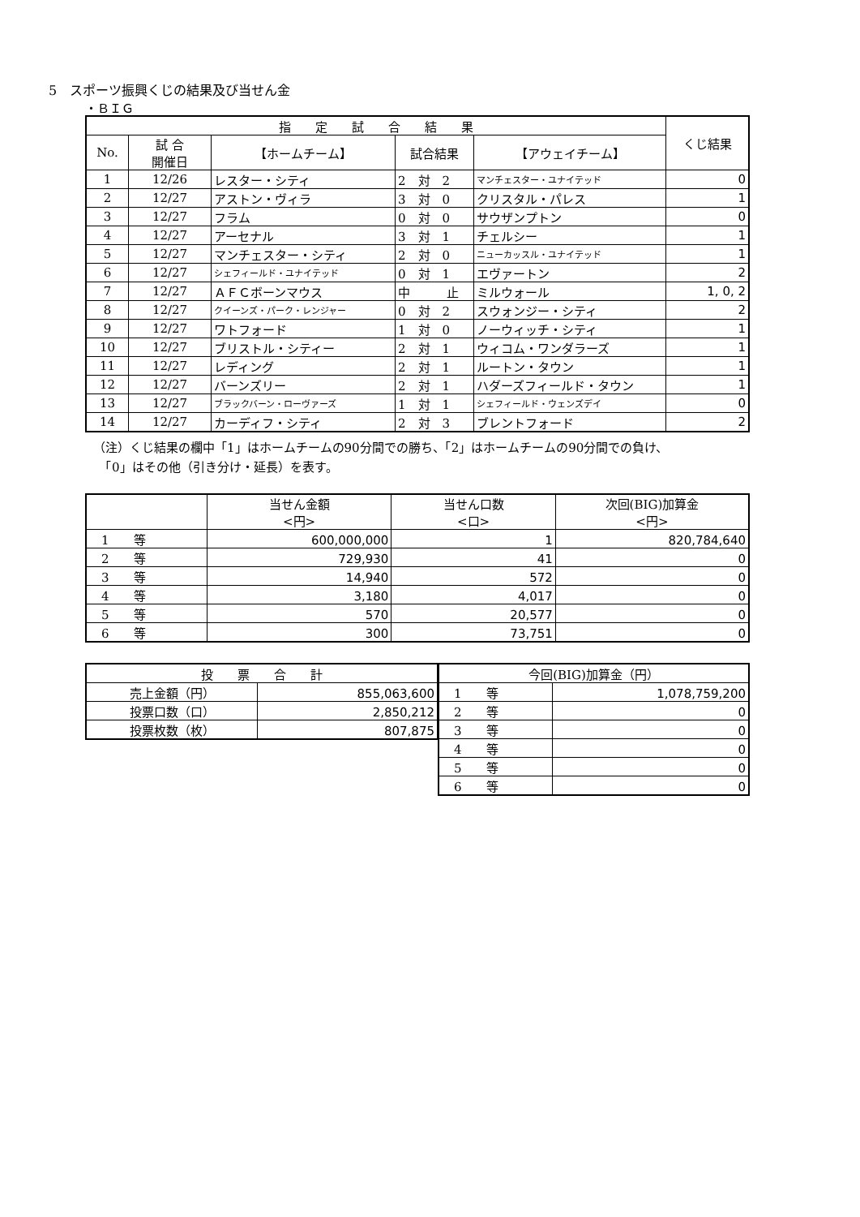5　スポーツ振興くじの結果及び当せん金
・ＢＩＧ
| 指 定 試 合 結 果 | | | | | くじ結果 |
| --- | --- | --- | --- | --- | --- |
| No. | 試 合 開催日 | 【ホームチーム】 | 試合結果 | 【アウェイチーム】 | |
| 1 | 12/26 | レスター・シティ | 2 対 2 | マンチェスター・ユナイテッド | 0 |
| 2 | 12/27 | アストン・ヴィラ | 3 対 0 | クリスタル・パレス | 1 |
| 3 | 12/27 | フラム | 0 対 0 | サウザンプトン | 0 |
| 4 | 12/27 | アーセナル | 3 対 1 | チェルシー | 1 |
| 5 | 12/27 | マンチェスター・シティ | 2 対 0 | ニューカッスル・ユナイテッド | 1 |
| 6 | 12/27 | シェフィールド・ユナイテッド | 0 対 1 | エヴァートン | 2 |
| 7 | 12/27 | ＡＦＣボーンマウス | 中 止 | ミルウォール | 1, 0, 2 |
| 8 | 12/27 | クイーンズ・パーク・レンジャー | 0 対 2 | スウォンジー・シティ | 2 |
| 9 | 12/27 | ワトフォード | 1 対 0 | ノーウィッチ・シティ | 1 |
| 10 | 12/27 | ブリストル・シティー | 2 対 1 | ウィコム・ワンダラーズ | 1 |
| 11 | 12/27 | レディング | 2 対 1 | ルートン・タウン | 1 |
| 12 | 12/27 | バーンズリー | 2 対 1 | ハダーズフィールド・タウン | 1 |
| 13 | 12/27 | ブラックバーン・ローヴァーズ | 1 対 1 | シェフィールド・ウェンズデイ | 0 |
| 14 | 12/27 | カーディフ・シティ | 2 対 3 | ブレントフォード | 2 |
（注）くじ結果の欄中「1」はホームチームの90分間での勝ち、「2」はホームチームの90分間での負け、
　「0」はその他（引き分け・延長）を表す。
| | 当せん金額 <円> | 当せん口数 <口> | 次回(BIG)加算金 <円> |
| --- | --- | --- | --- |
| 1 等 | 600,000,000 | 1 | 820,784,640 |
| 2 等 | 729,930 | 41 | 0 |
| 3 等 | 14,940 | 572 | 0 |
| 4 等 | 3,180 | 4,017 | 0 |
| 5 等 | 570 | 20,577 | 0 |
| 6 等 | 300 | 73,751 | 0 |
| 投 票 合 計 | |
| --- | --- |
| 売上金額（円） | 855,063,600 |
| 投票口数（口） | 2,850,212 |
| 投票枚数（枚） | 807,875 |
| 今回(BIG)加算金（円） | |
| --- | --- |
| 1 等 | 1,078,759,200 |
| 2 等 | 0 |
| 3 等 | 0 |
| 4 等 | 0 |
| 5 等 | 0 |
| 6 等 | 0 |